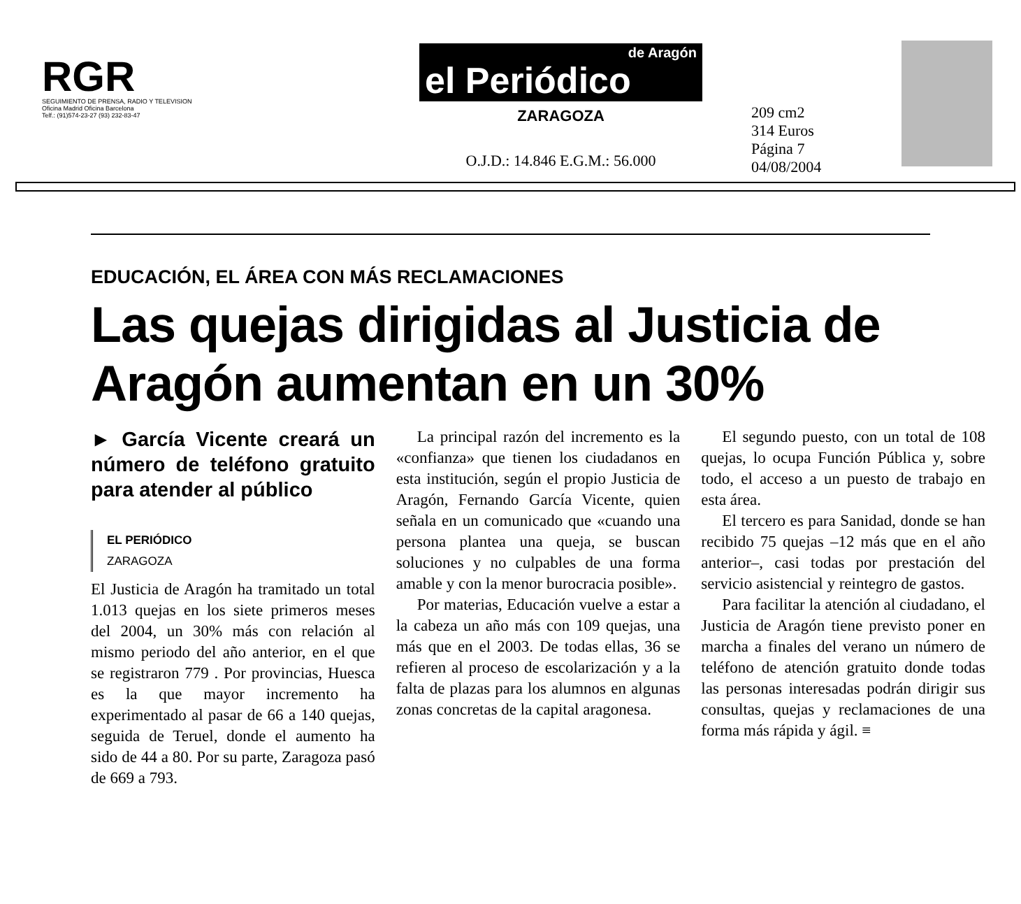RGR
SEGUIMIENTO DE PRENSA, RADIO Y TELEVISION
Oficina Madrid Oficina Barcelona
Telf.: (91)574-23-27 (93) 232-83-47
de Aragón
el Periódico
ZARAGOZA
O.J.D.: 14.846 E.G.M.: 56.000
209 cm2
314 Euros
Página 7
04/08/2004
EDUCACIÓN, EL ÁREA CON MÁS RECLAMACIONES
Las quejas dirigidas al Justicia de Aragón aumentan en un 30%
► García Vicente creará un número de teléfono gratuito para atender al público
EL PERIÓDICO
ZARAGOZA
El Justicia de Aragón ha tramitado un total 1.013 quejas en los siete primeros meses del 2004, un 30% más con relación al mismo periodo del año anterior, en el que se registraron 779 . Por provincias, Huesca es la que mayor incremento ha experimentado al pasar de 66 a 140 quejas, seguida de Teruel, donde el aumento ha sido de 44 a 80. Por su parte, Zaragoza pasó de 669 a 793.
La principal razón del incremento es la «confianza» que tienen los ciudadanos en esta institución, según el propio Justicia de Aragón, Fernando García Vicente, quien señala en un comunicado que «cuando una persona plantea una queja, se buscan soluciones y no culpables de una forma amable y con la menor burocracia posible».
Por materias, Educación vuelve a estar a la cabeza un año más con 109 quejas, una más que en el 2003. De todas ellas, 36 se refieren al proceso de escolarización y a la falta de plazas para los alumnos en algunas zonas concretas de la capital aragonesa.
El segundo puesto, con un total de 108 quejas, lo ocupa Función Pública y, sobre todo, el acceso a un puesto de trabajo en esta área.
El tercero es para Sanidad, donde se han recibido 75 quejas –12 más que en el año anterior–, casi todas por prestación del servicio asistencial y reintegro de gastos.
Para facilitar la atención al ciudadano, el Justicia de Aragón tiene previsto poner en marcha a finales del verano un número de teléfono de atención gratuito donde todas las personas interesadas podrán dirigir sus consultas, quejas y reclamaciones de una forma más rápida y ágil. ≡